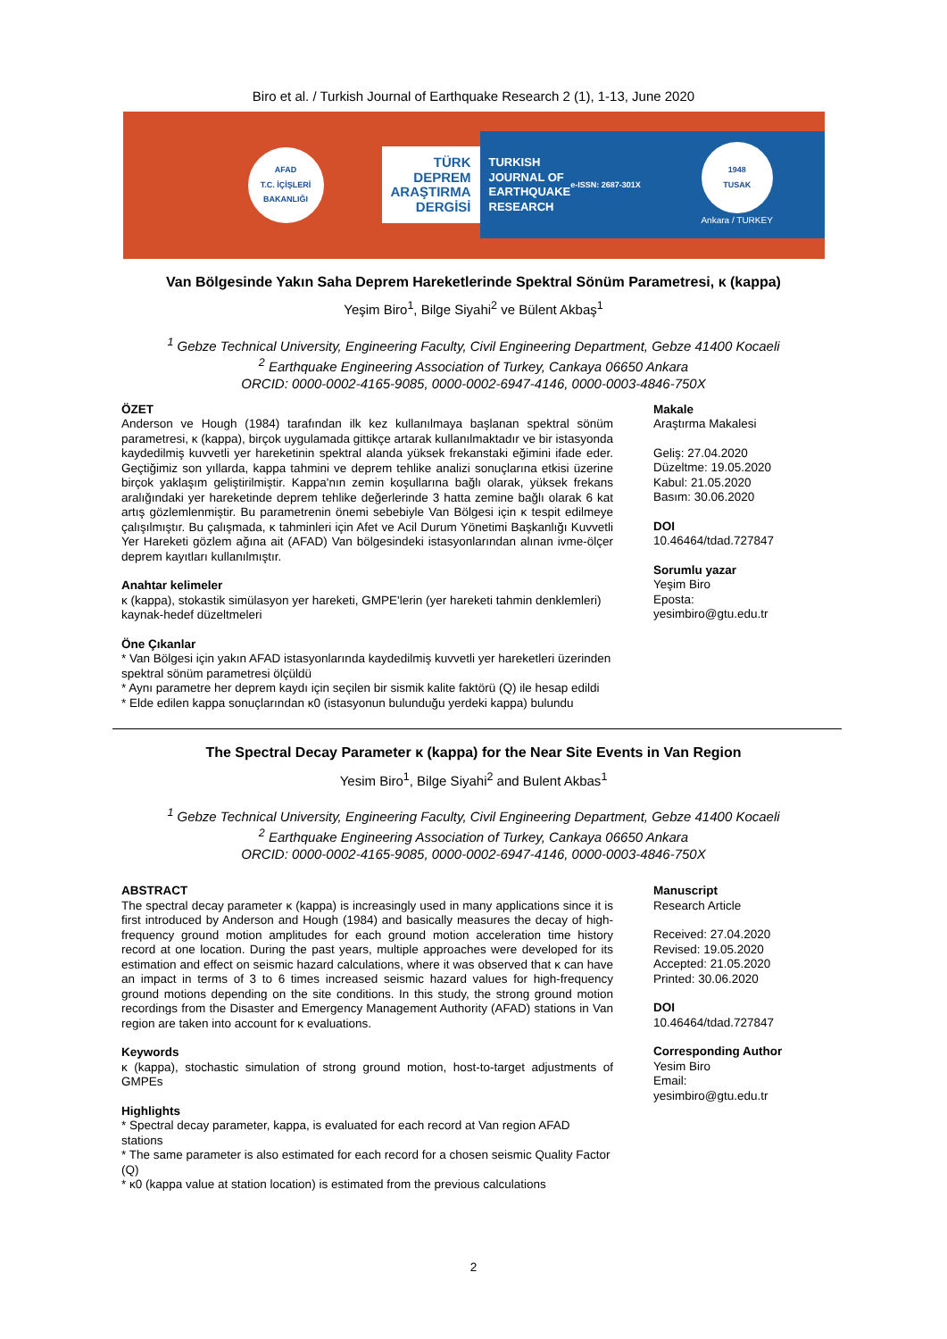Biro et al. / Turkish Journal of Earthquake Research 2 (1), 1-13, June 2020
AFAD
T.C. İÇİŞLERİ BAKANLIĞI
TÜRK
DEPREM
ARAŞTIRMA
DERGİSİ
TURKISH
JOURNAL OF
EARTHQUAKE
RESEARCH
e-ISSN: 2687-301X
1948
TUSAK
Ankara / TURKEY
Van Bölgesinde Yakın Saha Deprem Hareketlerinde Spektral Sönüm Parametresi, κ (kappa)
Yeşim Biro<sup>1</sup>, Bilge Siyahi<sup>2</sup> ve Bülent Akbaş<sup>1</sup>
<sup>1</sup> Gebze Technical University, Engineering Faculty, Civil Engineering Department, Gebze 41400 Kocaeli
<sup>2</sup> Earthquake Engineering Association of Turkey, Cankaya 06650 Ankara
ORCID: 0000-0002-4165-9085, 0000-0002-6947-4146, 0000-0003-4846-750X
ÖZET
Anderson ve Hough (1984) tarafından ilk kez kullanılmaya başlanan spektral sönüm parametresi, κ (kappa), birçok uygulamada gittikçe artarak kullanılmaktadır ve bir istasyonda kaydedilmiş kuvvetli yer hareketinin spektral alanda yüksek frekanstaki eğimini ifade eder. Geçtiğimiz son yıllarda, kappa tahmini ve deprem tehlike analizi sonuçlarına etkisi üzerine birçok yaklaşım geliştirilmiştir. Kappa'nın zemin koşullarına bağlı olarak, yüksek frekans aralığındaki yer hareketinde deprem tehlike değerlerinde 3 hatta zemine bağlı olarak 6 kat artış gözlemlenmiştir. Bu parametrenin önemi sebebiyle Van Bölgesi için κ tespit edilmeye çalışılmıştır. Bu çalışmada, κ tahminleri için Afet ve Acil Durum Yönetimi Başkanlığı Kuvvetli Yer Hareketi gözlem ağına ait (AFAD) Van bölgesindeki istasyonlarından alınan ivme-ölçer deprem kayıtları kullanılmıştır.
Anahtar kelimeler
κ (kappa), stokastik simülasyon yer hareketi, GMPE'lerin (yer hareketi tahmin denklemleri) kaynak-hedef düzeltmeleri
Öne Çıkanlar
* Van Bölgesi için yakın AFAD istasyonlarında kaydedilmiş kuvvetli yer hareketleri üzerinden spektral sönüm parametresi ölçüldü
* Aynı parametre her deprem kaydı için seçilen bir sismik kalite faktörü (Q) ile hesap edildi
* Elde edilen kappa sonuçlarından κ0 (istasyonun bulunduğu yerdeki kappa) bulundu
Makale
Araştırma Makalesi
Geliş: 27.04.2020
Düzeltme: 19.05.2020
Kabul: 21.05.2020
Basım: 30.06.2020
DOI
10.46464/tdad.727847
Sorumlu yazar
Yeşim Biro
Eposta:
yesimbiro@gtu.edu.tr
The Spectral Decay Parameter κ (kappa) for the Near Site Events in Van Region
Yesim Biro<sup>1</sup>, Bilge Siyahi<sup>2</sup> and Bulent Akbas<sup>1</sup>
<sup>1</sup> Gebze Technical University, Engineering Faculty, Civil Engineering Department, Gebze 41400 Kocaeli
<sup>2</sup> Earthquake Engineering Association of Turkey, Cankaya 06650 Ankara
ORCID: 0000-0002-4165-9085, 0000-0002-6947-4146, 0000-0003-4846-750X
ABSTRACT
The spectral decay parameter κ (kappa) is increasingly used in many applications since it is first introduced by Anderson and Hough (1984) and basically measures the decay of high-frequency ground motion amplitudes for each ground motion acceleration time history record at one location. During the past years, multiple approaches were developed for its estimation and effect on seismic hazard calculations, where it was observed that κ can have an impact in terms of 3 to 6 times increased seismic hazard values for high-frequency ground motions depending on the site conditions. In this study, the strong ground motion recordings from the Disaster and Emergency Management Authority (AFAD) stations in Van region are taken into account for κ evaluations.
Keywords
κ (kappa), stochastic simulation of strong ground motion, host-to-target adjustments of GMPEs
Highlights
* Spectral decay parameter, kappa, is evaluated for each record at Van region AFAD stations
* The same parameter is also estimated for each record for a chosen seismic Quality Factor (Q)
* κ0 (kappa value at station location) is estimated from the previous calculations
Manuscript
Research Article
Received: 27.04.2020
Revised: 19.05.2020
Accepted: 21.05.2020
Printed: 30.06.2020
DOI
10.46464/tdad.727847
Corresponding Author
Yesim Biro
Email:
yesimbiro@gtu.edu.tr
2